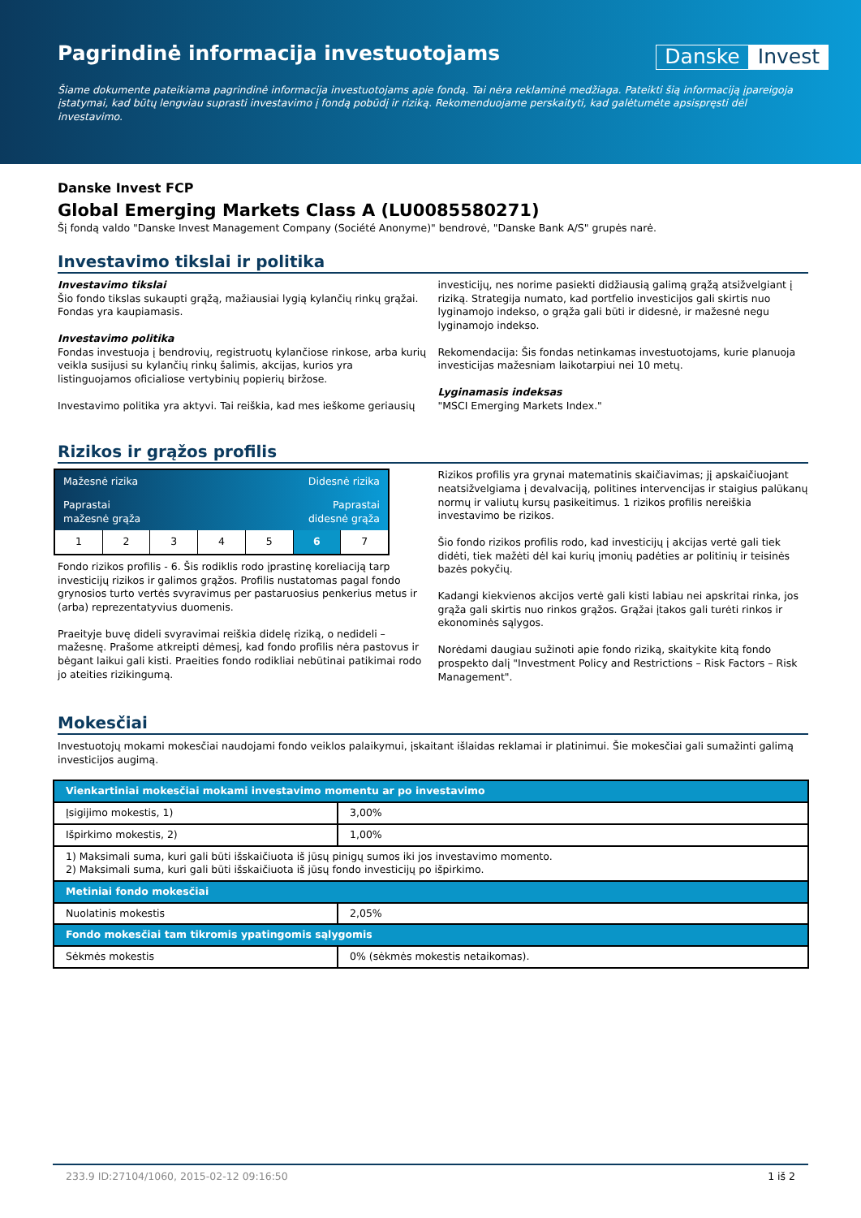Pagrindinė informacija investuotojams
Danske Invest
Šiame dokumente pateikiama pagrindinė informacija investuotojams apie fondą. Tai nėra reklaminė medžiaga. Pateikti šią informaciją įpareigoja įstatymai, kad būtų lengviau suprasti investavimo į fondą pobūdį ir riziką. Rekomenduojame perskaityti, kad galėtumėte apsispręsti dėl investavimo.
Danske Invest FCP
Global Emerging Markets Class A (LU0085580271)
Šį fondą valdo "Danske Invest Management Company (Société Anonyme)" bendrovė, "Danske Bank A/S" grupės narė.
Investavimo tikslai ir politika
Investavimo tikslai
Šio fondo tikslas sukaupti grąžą, mažiausiai lygią kylančių rinkų grąžai. Fondas yra kaupiamasis.
Investavimo politika
Fondas investuoja į bendrovių, registruotų kylančiose rinkose, arba kurių veikla susijusi su kylančių rinkų šalimis, akcijas, kurios yra listinguojamos oficialiose vertybinių popierių biržose.
Investavimo politika yra aktyvi. Tai reiškia, kad mes ieškome geriausių
investicijų, nes norime pasiekti didžiausią galimą grąžą atsižvelgiant į riziką. Strategija numato, kad portfelio investicijos gali skirtis nuo lyginamojo indekso, o grąža gali būti ir didesnė, ir mažesnė negu lyginamojo indekso.
Rekomendacija: Šis fondas netinkamas investuotojams, kurie planuoja investicijas mažesniam laikotarpiui nei 10 metų.
Lyginamasis indeksas
"MSCI Emerging Markets Index."
Rizikos ir grąžos profilis
Mažesnė rizika Didesnė rizika
Paprastai
mažesnė grąža Paprastai
didesnė grąža
1 2 3 4 5 6 7
Fondo rizikos profilis - 6. Šis rodiklis rodo įprastinę koreliaciją tarp investicijų rizikos ir galimos grąžos. Profilis nustatomas pagal fondo grynosios turto vertės svyravimus per pastaruosius penkerius metus ir (arba) reprezentatyvius duomenis.
Praeityje buvę dideli svyravimai reiškia didelę riziką, o nedideli – mažesnę. Prašome atkreipti dėmesį, kad fondo profilis nėra pastovus ir bėgant laikui gali kisti. Praeities fondo rodikliai nebūtinai patikimai rodo jo ateities rizikingumą.
Rizikos profilis yra grynai matematinis skaičiavimas; jį apskaičiuojant neatsižvelgiama į devalvaciją, politines intervencijas ir staigius palūkanų normų ir valiutų kursų pasikeitimus. 1 rizikos profilis nereiškia investavimo be rizikos.
Šio fondo rizikos profilis rodo, kad investicijų į akcijas vertė gali tiek didėti, tiek mažėti dėl kai kurių įmonių padėties ar politinių ir teisinės bazės pokyčių.
Kadangi kiekvienos akcijos vertė gali kisti labiau nei apskritai rinka, jos grąža gali skirtis nuo rinkos grąžos. Grąžai įtakos gali turėti rinkos ir ekonominės sąlygos.
Norėdami daugiau sužinoti apie fondo riziką, skaitykite kitą fondo prospekto dalį "Investment Policy and Restrictions – Risk Factors – Risk Management".
Mokesčiai
Investuotojų mokami mokesčiai naudojami fondo veiklos palaikymui, įskaitant išlaidas reklamai ir platinimui. Šie mokesčiai gali sumažinti galimą investicijos augimą.
| Vienkartiniai mokesčiai mokami investavimo momentu ar po investavimo | |
| --- | --- |
| Įsigijimo mokestis, 1) | 3,00% |
| Išpirkimo mokestis, 2) | 1,00% |
| 1) Maksimali suma, kuri gali būti išskaičiuota iš jūsų pinigų sumos iki jos investavimo momento. 2) Maksimali suma, kuri gali būti išskaičiuota iš jūsų fondo investicijų po išpirkimo. | |
| Metiniai fondo mokesčiai | |
| Nuolatinis mokestis | 2,05% |
| Fondo mokesčiai tam tikromis ypatingomis sąlygomis | |
| Sėkmės mokestis | 0% (sėkmės mokestis netaikomas). |
233.9 ID:27104/1060, 2015-02-12 09:16:50 1 iš 2